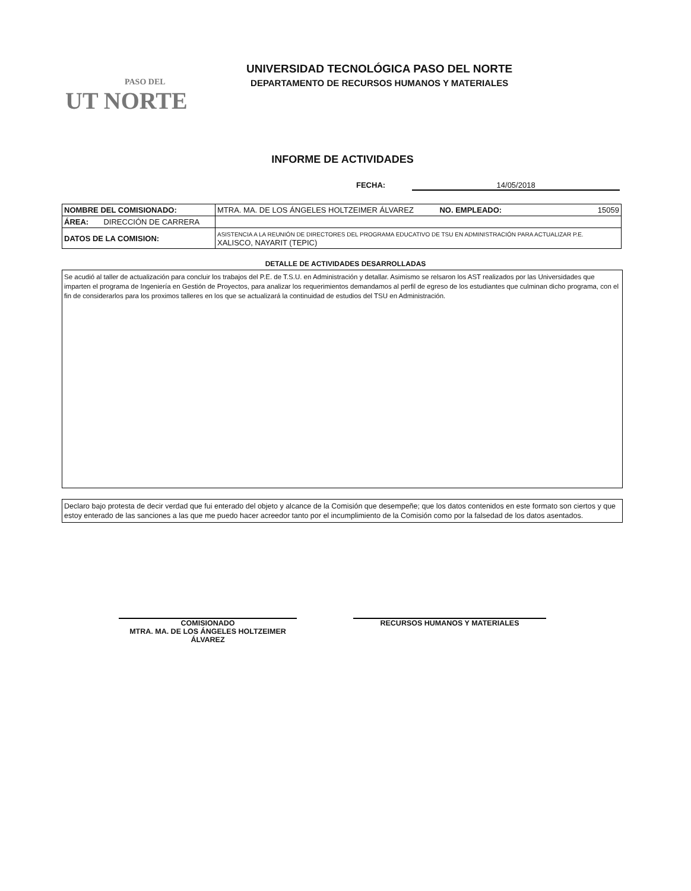PASO DEL
UT NORTE
UNIVERSIDAD TECNOLÓGICA PASO DEL NORTE
DEPARTAMENTO DE RECURSOS HUMANOS Y MATERIALES
INFORME DE ACTIVIDADES
FECHA: 14/05/2018
| NOMBRE DEL COMISIONADO: | MTRA. MA. DE LOS ÁNGELES HOLTZEIMER ÁLVAREZ NO. EMPLEADO: 15059 |
| ÁREA: DIRECCIÓN DE CARRERA | |
| DATOS DE LA COMISION: | ASISTENCIA A LA REUNIÓN DE DIRECTORES DEL PROGRAMA EDUCATIVO DE TSU EN ADMINISTRACIÓN PARA ACTUALIZAR P.E. XALISCO, NAYARIT (TEPIC) |
DETALLE DE ACTIVIDADES DESARROLLADAS
Se acudió al taller de actualización para concluir los trabajos del P.E. de T.S.U. en Administración y detallar. Asimismo se relsaron los AST realizados por las Universidades que imparten el programa de Ingeniería en Gestión de Proyectos, para analizar los requerimientos demandamos al perfil de egreso de los estudiantes que culminan dicho programa, con el fin de considerarlos para los proximos talleres en los que se actualizará la continuidad de estudios del TSU en Administración.
Declaro bajo protesta de decir verdad que fui enterado del objeto y alcance de la Comisión que desempeñe; que los datos contenidos en este formato son ciertos y que estoy enterado de las sanciones a las que me puedo hacer acreedor tanto por el incumplimiento de la Comisión como por la falsedad de los datos asentados.
COMISIONADO
MTRA. MA. DE LOS ÁNGELES HOLTZEIMER ÁLVAREZ
RECURSOS HUMANOS Y MATERIALES